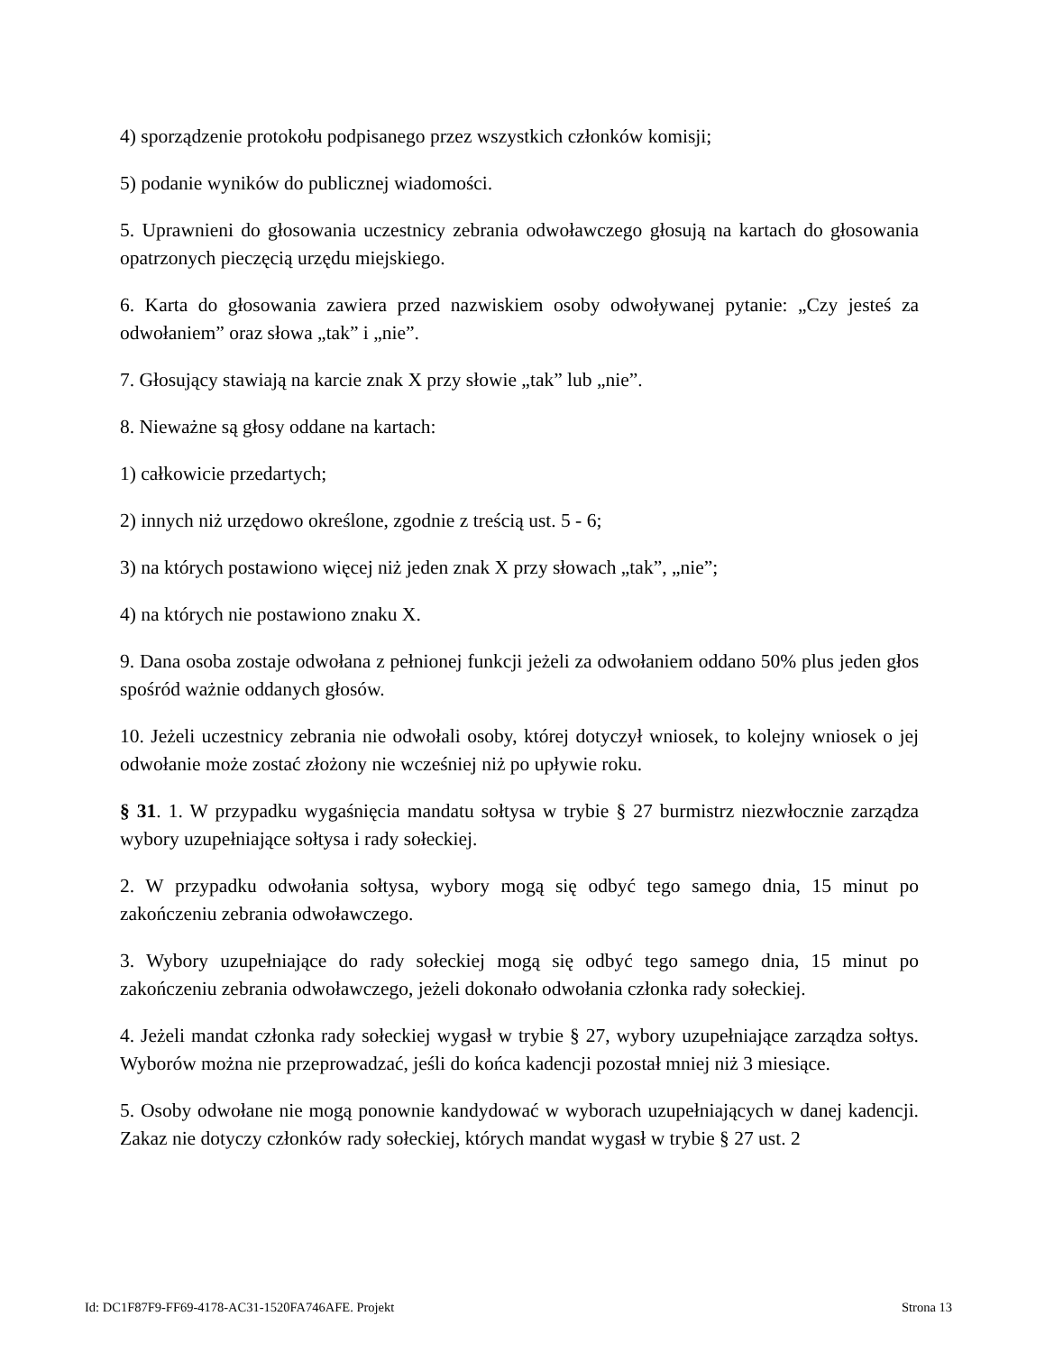4) sporządzenie protokołu podpisanego przez wszystkich członków komisji;
5) podanie wyników do publicznej wiadomości.
5. Uprawnieni do głosowania uczestnicy zebrania odwoławczego głosują na kartach do głosowania opatrzonych pieczęcią urzędu miejskiego.
6. Karta do głosowania zawiera przed nazwiskiem osoby odwoływanej pytanie: „Czy jesteś za odwołaniem” oraz słowa „tak” i „nie”.
7. Głosujący stawiają na karcie znak X przy słowie „tak” lub „nie”.
8. Nieważne są głosy oddane na kartach:
1) całkowicie przedartych;
2) innych niż urzędowo określone, zgodnie z treścią ust. 5 - 6;
3) na których postawiono więcej niż jeden znak X przy słowach „tak”, „nie”;
4) na których nie postawiono znaku X.
9. Dana osoba zostaje odwołana z pełnionej funkcji jeżeli za odwołaniem oddano 50% plus jeden głos spośród ważnie oddanych głosów.
10. Jeżeli uczestnicy zebrania nie odwołali osoby, której dotyczył wniosek, to kolejny wniosek o jej odwołanie może zostać złożony nie wcześniej niż po upływie roku.
§ 31. 1. W przypadku wygaśnięcia mandatu sołtysa w trybie § 27 burmistrz niezwłocznie zarządza wybory uzupełniające sołtysa i rady sołeckiej.
2. W przypadku odwołania sołtysa, wybory mogą się odbyć tego samego dnia, 15 minut po zakończeniu zebrania odwoławczego.
3. Wybory uzupełniające do rady sołeckiej mogą się odbyć tego samego dnia, 15 minut po zakończeniu zebrania odwoławczego, jeżeli dokonało odwołania członka rady sołeckiej.
4. Jeżeli mandat członka rady sołeckiej wygasł w trybie § 27, wybory uzupełniające zarządza sołtys. Wyborów można nie przeprowadzać, jeśli do końca kadencji pozostał mniej niż 3 miesiące.
5. Osoby odwołane nie mogą ponownie kandydować w wyborach uzupełniających w danej kadencji. Zakaz nie dotyczy członków rady sołeckiej, których mandat wygasł w trybie § 27 ust. 2
Id: DC1F87F9-FF69-4178-AC31-1520FA746AFE. Projekt Strona 13